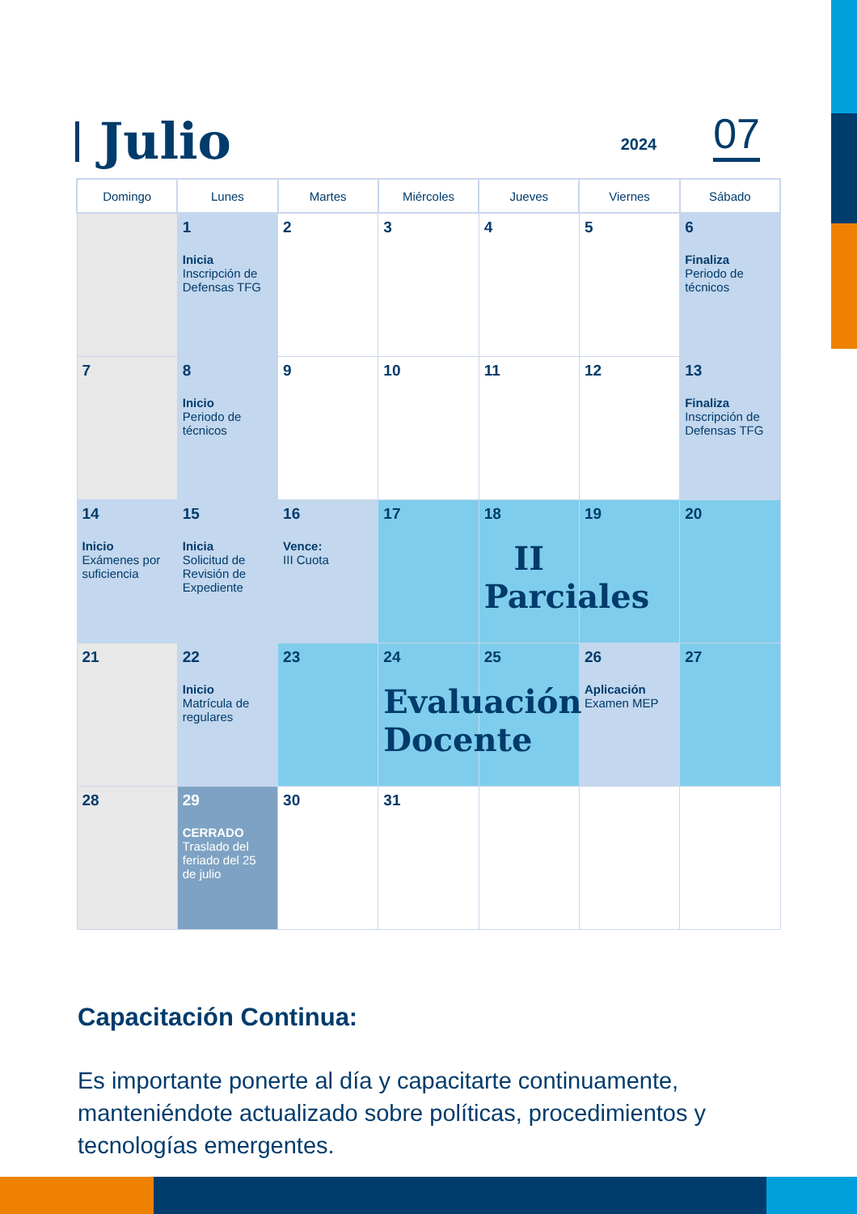Julio
2024 07
| Domingo | Lunes | Martes | Miércoles | Jueves | Viernes | Sábado |
| --- | --- | --- | --- | --- | --- | --- |
| | 1 Inicia Inscripción de Defensas TFG | 2 | 3 | 4 | 5 | 6 Finaliza Periodo de técnicos |
| 7 | 8 Inicio Periodo de técnicos | 9 | 10 | 11 | 12 | 13 Finaliza Inscripción de Defensas TFG |
| 14 Inicio Exámenes por suficiencia | 15 Inicia Solicitud de Revisión de Expediente | 16 Vence: III Cuota | 17 | 18 II Parciales | 19 | 20 |
| 21 | 22 Inicio Matrícula de regulares | 23 | 24 Evaluación Docente | 25 | 26 Aplicación Examen MEP | 27 |
| 28 | 29 CERRADO Traslado del feriado del 25 de julio | 30 | 31 | | | |
Capacitación Continua:
Es importante ponerte al día y capacitarte continuamente, manteniéndote actualizado sobre políticas, procedimientos y tecnologías emergentes.